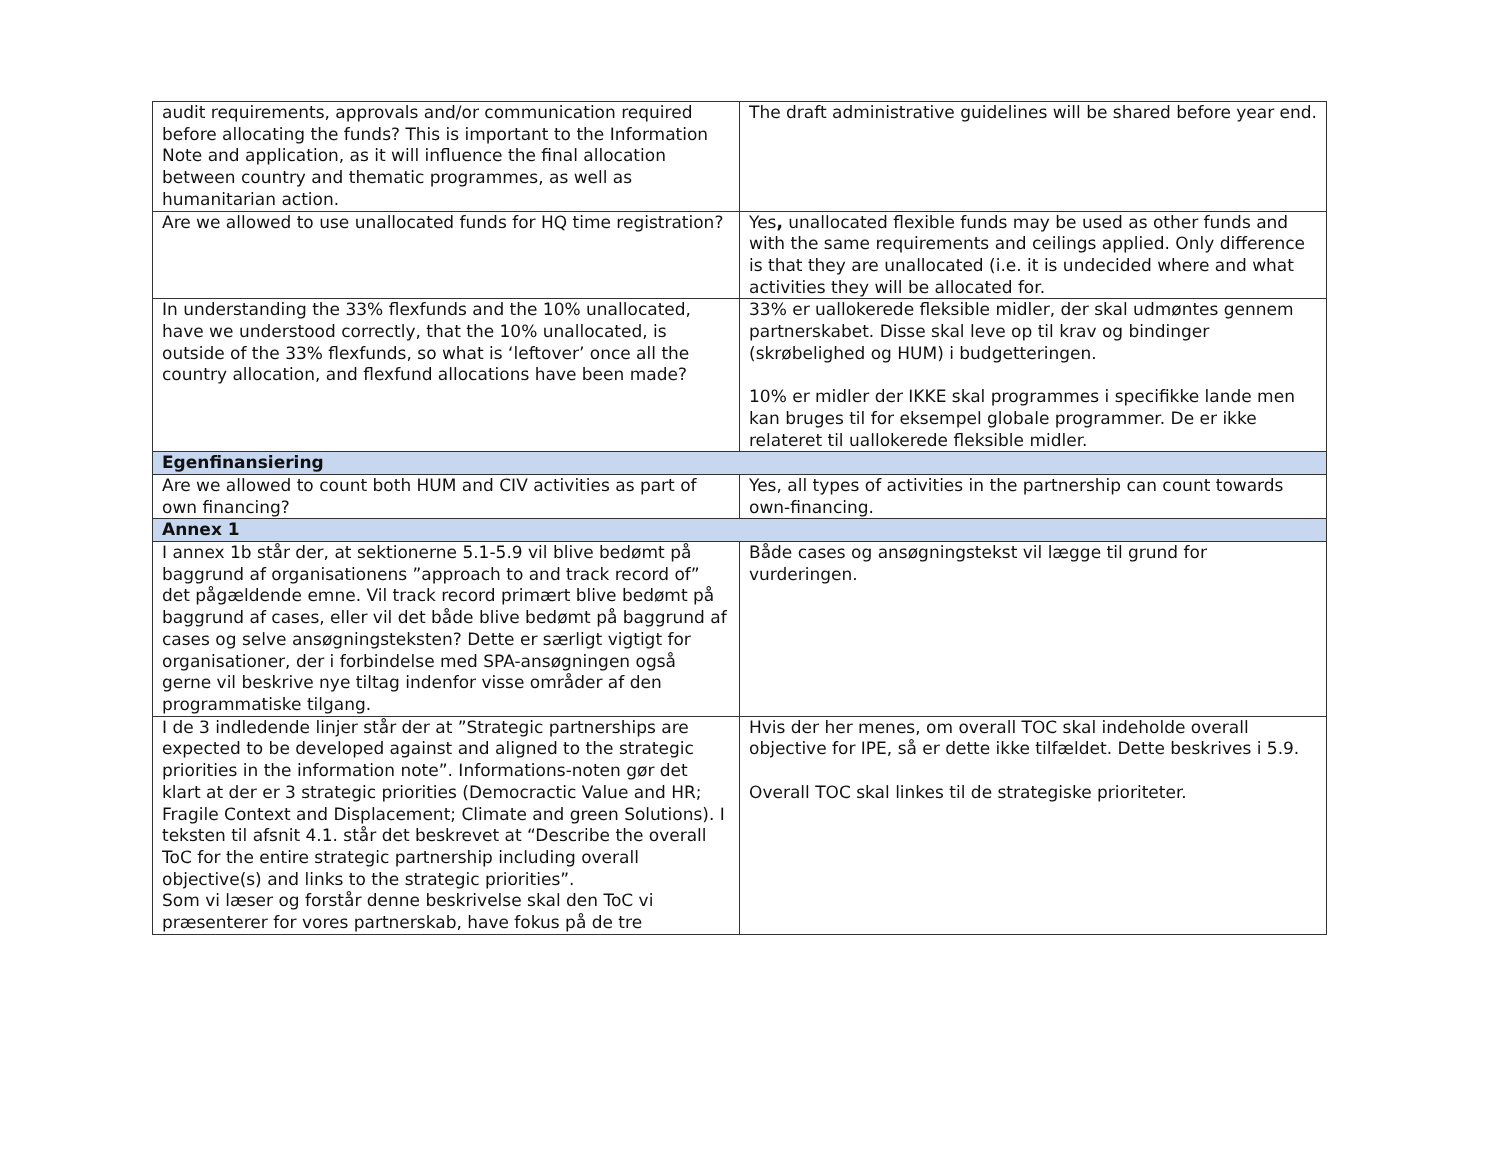| audit requirements, approvals and/or communication required before allocating the funds? This is important to the Information Note and application, as it will influence the final allocation between country and thematic programmes, as well as humanitarian action. | The draft administrative guidelines will be shared before year end. |
| Are we allowed to use unallocated funds for HQ time registration? | Yes , unallocated flexible funds may be used as other funds and with the same requirements and ceilings applied. Only difference is that they are unallocated (i.e. it is undecided where and what activities they will be allocated for. |
| In understanding the 33% flexfunds and the 10% unallocated, have we understood correctly, that the 10% unallocated, is outside of the 33% flexfunds, so what is ‘leftover’ once all the country allocation, and flexfund allocations have been made? | 33% er uallokerede fleksible midler, der skal udmøntes gennem partnerskabet. Disse skal leve op til krav og bindinger (skrøbelighed og HUM) i budgetteringen. 10% er midler der IKKE skal programmes i specifikke lande men kan bruges til for eksempel globale programmer. De er ikke relateret til uallokerede fleksible midler. |
| Egenfinansiering | |
| Are we allowed to count both HUM and CIV activities as part of own financing? | Yes, all types of activities in the partnership can count towards own-financing. |
| Annex 1 | |
| I annex 1b står der, at sektionerne 5.1-5.9 vil blive bedømt på baggrund af organisationens ”approach to and track record of” det pågældende emne. Vil track record primært blive bedømt på baggrund af cases, eller vil det både blive bedømt på baggrund af cases og selve ansøgningsteksten? Dette er særligt vigtigt for organisationer, der i forbindelse med SPA-ansøgningen også gerne vil beskrive nye tiltag indenfor visse områder af den programmatiske tilgang. | Både cases og ansøgningstekst vil lægge til grund for vurderingen. |
| I de 3 indledende linjer står der at ”Strategic partnerships are expected to be developed against and aligned to the strategic priorities in the information note”. Informations-noten gør det klart at der er 3 strategic priorities (Democractic Value and HR; Fragile Context and Displacement; Climate and green Solutions). I teksten til afsnit 4.1. står det beskrevet at “Describe the overall ToC for the entire strategic partnership including overall objective(s) and links to the strategic priorities”. Som vi læser og forstår denne beskrivelse skal den ToC vi præsenterer for vores partnerskab, have fokus på de tre | Hvis der her menes, om overall TOC skal indeholde overall objective for IPE, så er dette ikke tilfældet. Dette beskrives i 5.9. Overall TOC skal linkes til de strategiske prioriteter. |